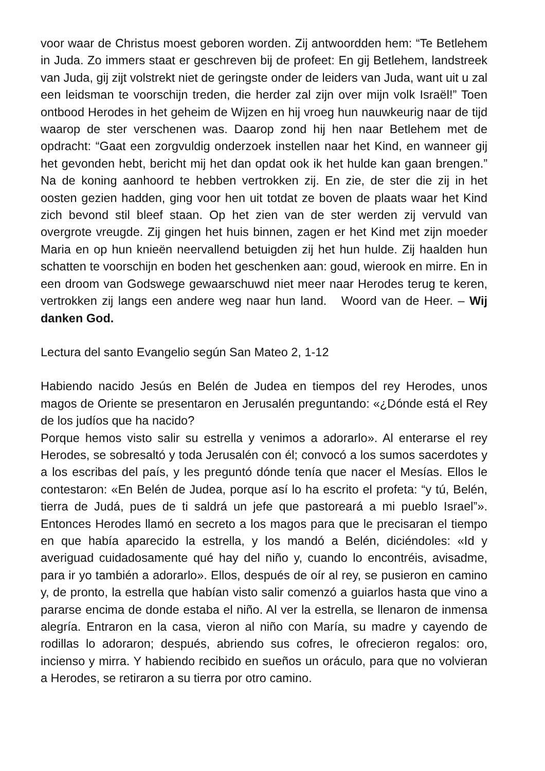voor waar de Christus moest geboren worden. Zij antwoordden hem: “Te Betlehem in Juda. Zo immers staat er geschreven bij de profeet: En gij Betlehem, landstreek van Juda, gij zijt volstrekt niet de geringste onder de leiders van Juda, want uit u zal een leidsman te voorschijn treden, die herder zal zijn over mijn volk Israël!” Toen ontbood Herodes in het geheim de Wijzen en hij vroeg hun nauwkeurig naar de tijd waarop de ster verschenen was. Daarop zond hij hen naar Betlehem met de opdracht: “Gaat een zorgvuldig onderzoek instellen naar het Kind, en wanneer gij het gevonden hebt, bericht mij het dan opdat ook ik het hulde kan gaan brengen.” Na de koning aanhoord te hebben vertrokken zij. En zie, de ster die zij in het oosten gezien hadden, ging voor hen uit totdat ze boven de plaats waar het Kind zich bevond stil bleef staan. Op het zien van de ster werden zij vervuld van overgrote vreugde. Zij gingen het huis binnen, zagen er het Kind met zijn moeder Maria en op hun knieën neervallend betuigden zij het hun hulde. Zij haalden hun schatten te voorschijn en boden het geschenken aan: goud, wierook en mirre. En in een droom van Godswege gewaarschuwd niet meer naar Herodes terug te keren, vertrokken zij langs een andere weg naar hun land. Woord van de Heer. – Wij danken God.
Lectura del santo Evangelio según San Mateo 2, 1-12
Habiendo nacido Jesús en Belén de Judea en tiempos del rey Herodes, unos magos de Oriente se presentaron en Jerusalén preguntando: «¿Dónde está el Rey de los judíos que ha nacido?
Porque hemos visto salir su estrella y venimos a adorarlo». Al enterarse el rey Herodes, se sobresaltó y toda Jerusalén con él; convocó a los sumos sacerdotes y a los escribas del país, y les preguntó dónde tenía que nacer el Mesías. Ellos le contestaron: «En Belén de Judea, porque así lo ha escrito el profeta: “y tú, Belén, tierra de Judá, pues de ti saldrá un jefe que pastoreará a mi pueblo Israel”». Entonces Herodes llamó en secreto a los magos para que le precisaran el tiempo en que había aparecido la estrella, y los mandó a Belén, diciéndoles: «Id y averiguad cuidadosamente qué hay del niño y, cuando lo encontréis, avisadme, para ir yo también a adorarlo». Ellos, después de oír al rey, se pusieron en camino y, de pronto, la estrella que habían visto salir comenzó a guiarlos hasta que vino a pararse encima de donde estaba el niño. Al ver la estrella, se llenaron de inmensa alegría. Entraron en la casa, vieron al niño con María, su madre y cayendo de rodillas lo adoraron; después, abriendo sus cofres, le ofrecieron regalos: oro, incienso y mirra. Y habiendo recibido en sueños un oráculo, para que no volvieran a Herodes, se retiraron a su tierra por otro camino.